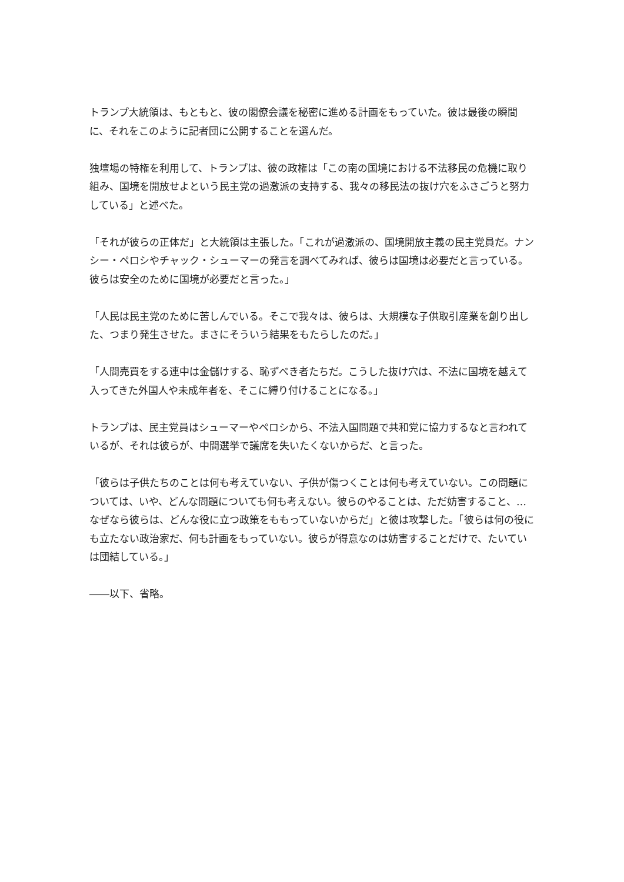トランプ大統領は、もともと、彼の閣僚会議を秘密に進める計画をもっていた。彼は最後の瞬間に、それをこのように記者団に公開することを選んだ。
独壇場の特権を利用して、トランプは、彼の政権は「この南の国境における不法移民の危機に取り組み、国境を開放せよという民主党の過激派の支持する、我々の移民法の抜け穴をふさごうと努力している」と述べた。
「それが彼らの正体だ」と大統領は主張した。「これが過激派の、国境開放主義の民主党員だ。ナンシー・ペロシやチャック・シューマーの発言を調べてみれば、彼らは国境は必要だと言っている。彼らは安全のために国境が必要だと言った。」
「人民は民主党のために苦しんでいる。そこで我々は、彼らは、大規模な子供取引産業を創り出した、つまり発生させた。まさにそういう結果をもたらしたのだ。」
「人間売買をする連中は金儲けする、恥ずべき者たちだ。こうした抜け穴は、不法に国境を越えて入ってきた外国人や未成年者を、そこに縛り付けることになる。」
トランプは、民主党員はシューマーやペロシから、不法入国問題で共和党に協力するなと言われているが、それは彼らが、中間選挙で議席を失いたくないからだ、と言った。
「彼らは子供たちのことは何も考えていない、子供が傷つくことは何も考えていない。この問題については、いや、どんな問題についても何も考えない。彼らのやることは、ただ妨害すること、…なぜなら彼らは、どんな役に立つ政策をももっていないからだ」と彼は攻撃した。「彼らは何の役にも立たない政治家だ、何も計画をもっていない。彼らが得意なのは妨害することだけで、たいていは団結している。」
――以下、省略。